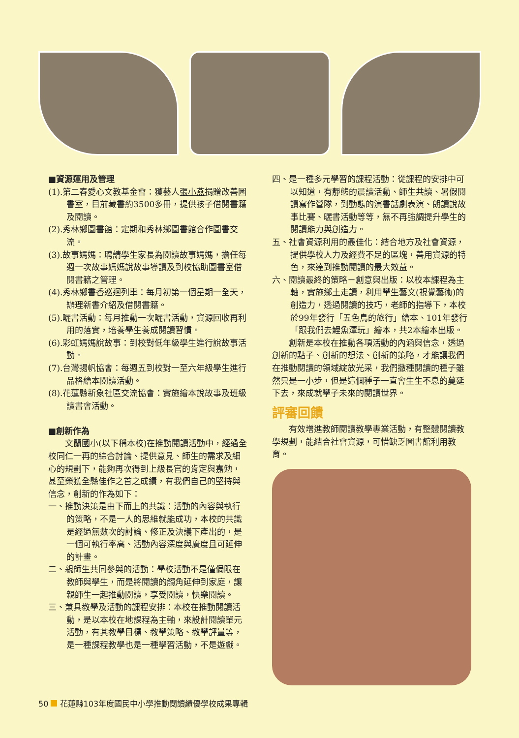■資源運用及管理
(1).第二春愛心文教基金會：獲藝人張小燕捐贈改善圖書室，目前藏書約3500多冊，提供孩子借閱書籍及閱讀。
(2).秀林鄉圖書館：定期和秀林鄉圖書館合作圖書交流。
(3).故事媽媽：聘請學生家長為閱讀故事媽媽，擔任每週一次故事媽媽說故事導讀及到校協助圖書室借閱書籍之管理。
(4).秀林鄉書香巡迴列車：每月初第一個星期一全天，辦理新書介紹及借閱書籍。
(5).曬書活動：每月推動一次曬書活動，資源回收再利用的落實，培養學生養成閱讀習慣。
(6).彩虹媽媽說故事：到校對低年級學生進行說故事活動。
(7).台灣揚帆協會：每週五到校對一至六年級學生進行品格繪本閱讀活動。
(8).花蓮縣新象社區交流協會：實施繪本說故事及班級讀書會活動。
■創新作為
文蘭國小(以下稱本校)在推動閱讀活動中，經過全校同仁一再的綜合討論、提供意見、師生的需求及細心的規劃下，能夠再次得到上級長官的肯定與嘉勉，甚至榮獲全縣佳作之首之成績，有我們自己的堅持與信念，創新的作為如下：
一、推動決策是由下而上的共識：活動的內容與執行的策略，不是一人的思維就能成功，本校的共識是經過無數次的討論、修正及決議下產出的，是一個可執行率高、活動內容深度與廣度且可延伸的計畫。
二、親師生共同參與的活動：學校活動不是僅侷限在教師與學生，而是將閱讀的觸角延伸到家庭，讓親師生一起推動閱讀，享受閱讀，快樂閱讀。
三、兼具教學及活動的課程安排：本校在推動閱讀活動，是以本校在地課程為主軸，來設計閱讀單元活動，有其教學目標、教學策略、教學評量等，是一種課程教學也是一種學習活動，不是遊戲。
四、是一種多元學習的課程活動：從課程的安排中可以知道，有靜態的晨讀活動、師生共讀、暑假閱讀寫作營隊，到動態的演書話劇表演、朗讀說故事比賽、曬書活動等等，無不再強調提升學生的閱讀能力與創造力。
五、社會資源利用的最佳化：結合地方及社會資源，提供學校人力及經費不足的區塊，善用資源的特色，來達到推動閱讀的最大效益。
六、閱讀最終的策略－創意與出版：以校本課程為主軸，實施鄉土走讀，利用學生藝文(視覺藝術)的創造力，透過閱讀的技巧，老師的指導下，本校於99年發行「五色鳥的旅行」繪本、101年發行「跟我們去鯉魚潭玩」繪本，共2本繪本出版。
創新是本校在推動各項活動的內涵與信念，透過創新的點子、創新的想法、創新的策略，才能讓我們在推動閱讀的領域綻放光采，我們撒種閱讀的種子雖然只是一小步，但是這個種子一直會生生不息的蔓延下去，來成就學子未來的閱讀世界。
評審回饋
有效增進教師閱讀教學專業活動，有整體閱讀教學規劃，能結合社會資源，可惜缺乏圖書館利用教育。
50 花蓮縣103年度國民中小學推動閱讀績優學校成果專輯